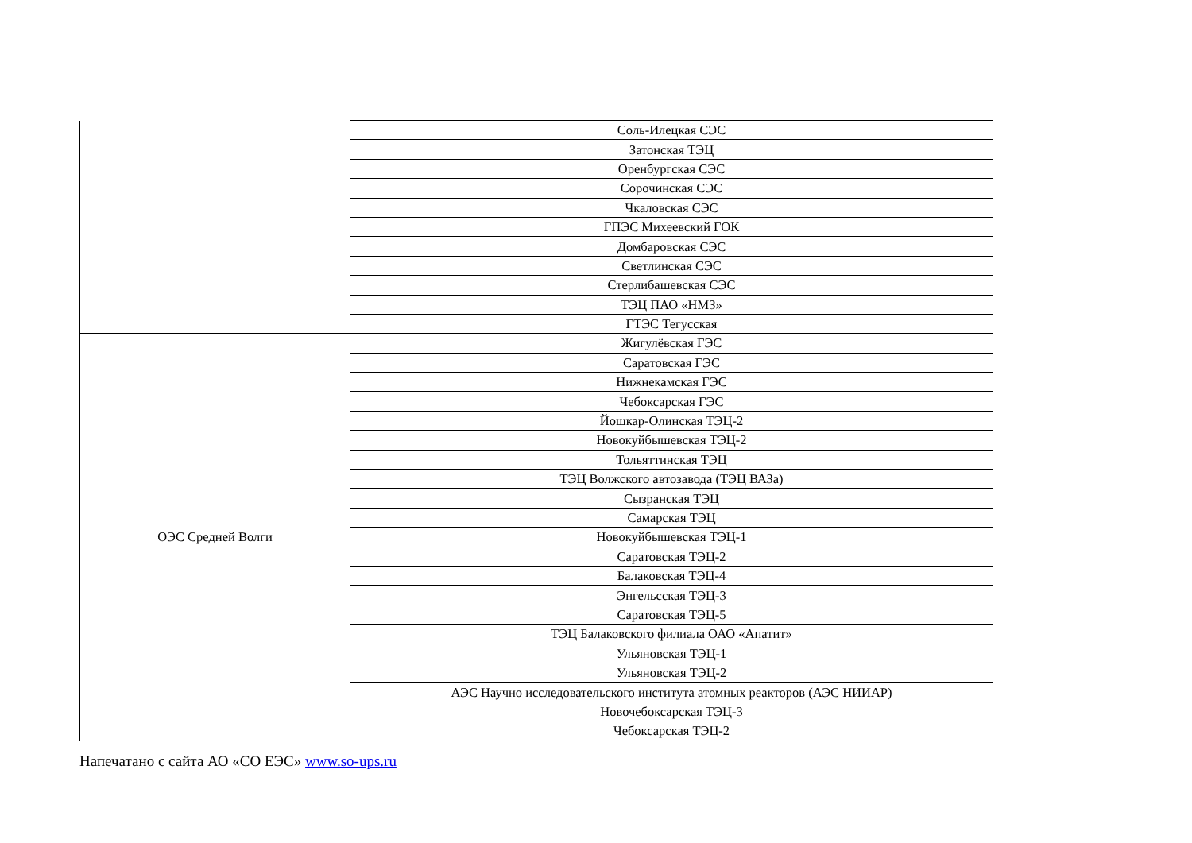| | Соль-Илецкая СЭС |
| | Затонская ТЭЦ |
| | Оренбургская СЭС |
| | Сорочинская СЭС |
| | Чкаловская СЭС |
| | ГПЭС Михеевский ГОК |
| | Домбаровская СЭС |
| | Светлинская СЭС |
| | Стерлибашевская СЭС |
| | ТЭЦ ПАО «НМЗ» |
| | ГТЭС Тегусская |
| ОЭС Средней Волги | Жигулёвская ГЭС |
| | Саратовская ГЭС |
| | Нижнекамская ГЭС |
| | Чебоксарская ГЭС |
| | Йошкар-Олинская ТЭЦ-2 |
| | Новокуйбышевская ТЭЦ-2 |
| | Тольяттинская ТЭЦ |
| | ТЭЦ Волжского автозавода (ТЭЦ ВАЗа) |
| | Сызранская ТЭЦ |
| | Самарская ТЭЦ |
| | Новокуйбышевская ТЭЦ-1 |
| | Саратовская ТЭЦ-2 |
| | Балаковская ТЭЦ-4 |
| | Энгельсская ТЭЦ-3 |
| | Саратовская ТЭЦ-5 |
| | ТЭЦ Балаковского филиала ОАО «Апатит» |
| | Ульяновская ТЭЦ-1 |
| | Ульяновская ТЭЦ-2 |
| | АЭС Научно исследовательского института атомных реакторов (АЭС НИИАР) |
| | Новочебоксарская ТЭЦ-3 |
| | Чебоксарская ТЭЦ-2 |
Напечатано с сайта АО «СО ЕЭС» www.so-ups.ru